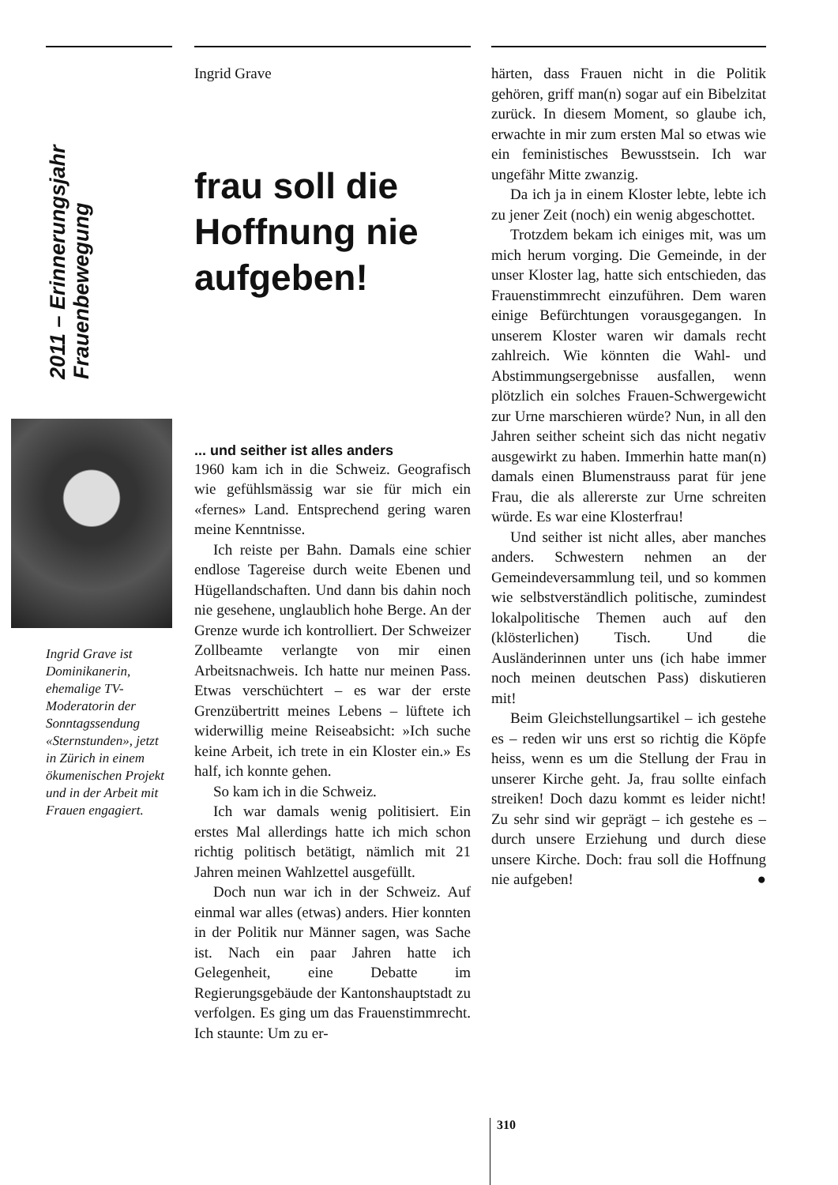2011 – Erinnerungsjahr Frauenbewegung
Ingrid Grave ist Dominikanerin, ehemalige TV-Moderatorin der Sonntagssendung «Sternstunden», jetzt in Zürich in einem ökumenischen Projekt und in der Arbeit mit Frauen engagiert.
Ingrid Grave
frau soll die Hoffnung nie aufgeben!
... und seither ist alles anders
1960 kam ich in die Schweiz. Geografisch wie gefühlsmässig war sie für mich ein «fernes» Land. Entsprechend gering waren meine Kenntnisse.
Ich reiste per Bahn. Damals eine schier endlose Tagereise durch weite Ebenen und Hügellandschaften. Und dann bis dahin noch nie gesehene, unglaublich hohe Berge. An der Grenze wurde ich kontrolliert. Der Schweizer Zollbeamte verlangte von mir einen Arbeitsnachweis. Ich hatte nur meinen Pass. Etwas verschüchtert – es war der erste Grenzübertritt meines Lebens – lüftete ich widerwillig meine Reiseabsicht: »Ich suche keine Arbeit, ich trete in ein Kloster ein.» Es half, ich konnte gehen.
So kam ich in die Schweiz.
Ich war damals wenig politisiert. Ein erstes Mal allerdings hatte ich mich schon richtig politisch betätigt, nämlich mit 21 Jahren meinen Wahlzettel ausgefüllt.
Doch nun war ich in der Schweiz. Auf einmal war alles (etwas) anders. Hier konnten in der Politik nur Männer sagen, was Sache ist. Nach ein paar Jahren hatte ich Gelegenheit, eine Debatte im Regierungsgebäude der Kantonshauptstadt zu verfolgen. Es ging um das Frauenstimmrecht. Ich staunte: Um zu er-
härten, dass Frauen nicht in die Politik gehören, griff man(n) sogar auf ein Bibelzitat zurück. In diesem Moment, so glaube ich, erwachte in mir zum ersten Mal so etwas wie ein feministisches Bewusstsein. Ich war ungefähr Mitte zwanzig.
Da ich ja in einem Kloster lebte, lebte ich zu jener Zeit (noch) ein wenig abgeschottet.
Trotzdem bekam ich einiges mit, was um mich herum vorging. Die Gemeinde, in der unser Kloster lag, hatte sich entschieden, das Frauenstimmrecht einzuführen. Dem waren einige Befürchtungen vorausgegangen. In unserem Kloster waren wir damals recht zahlreich. Wie könnten die Wahl- und Abstimmungsergebnisse ausfallen, wenn plötzlich ein solches Frauen-Schwergewicht zur Urne marschieren würde? Nun, in all den Jahren seither scheint sich das nicht negativ ausgewirkt zu haben. Immerhin hatte man(n) damals einen Blumenstrauss parat für jene Frau, die als allererste zur Urne schreiten würde. Es war eine Klosterfrau!
Und seither ist nicht alles, aber manches anders. Schwestern nehmen an der Gemeindeversammlung teil, und so kommen wie selbstverständlich politische, zumindest lokalpolitische Themen auch auf den (klösterlichen) Tisch. Und die Ausländerinnen unter uns (ich habe immer noch meinen deutschen Pass) diskutieren mit!
Beim Gleichstellungsartikel – ich gestehe es – reden wir uns erst so richtig die Köpfe heiss, wenn es um die Stellung der Frau in unserer Kirche geht. Ja, frau sollte einfach streiken! Doch dazu kommt es leider nicht! Zu sehr sind wir geprägt – ich gestehe es – durch unsere Erziehung und durch diese unsere Kirche. Doch: frau soll die Hoffnung nie aufgeben! ●
310